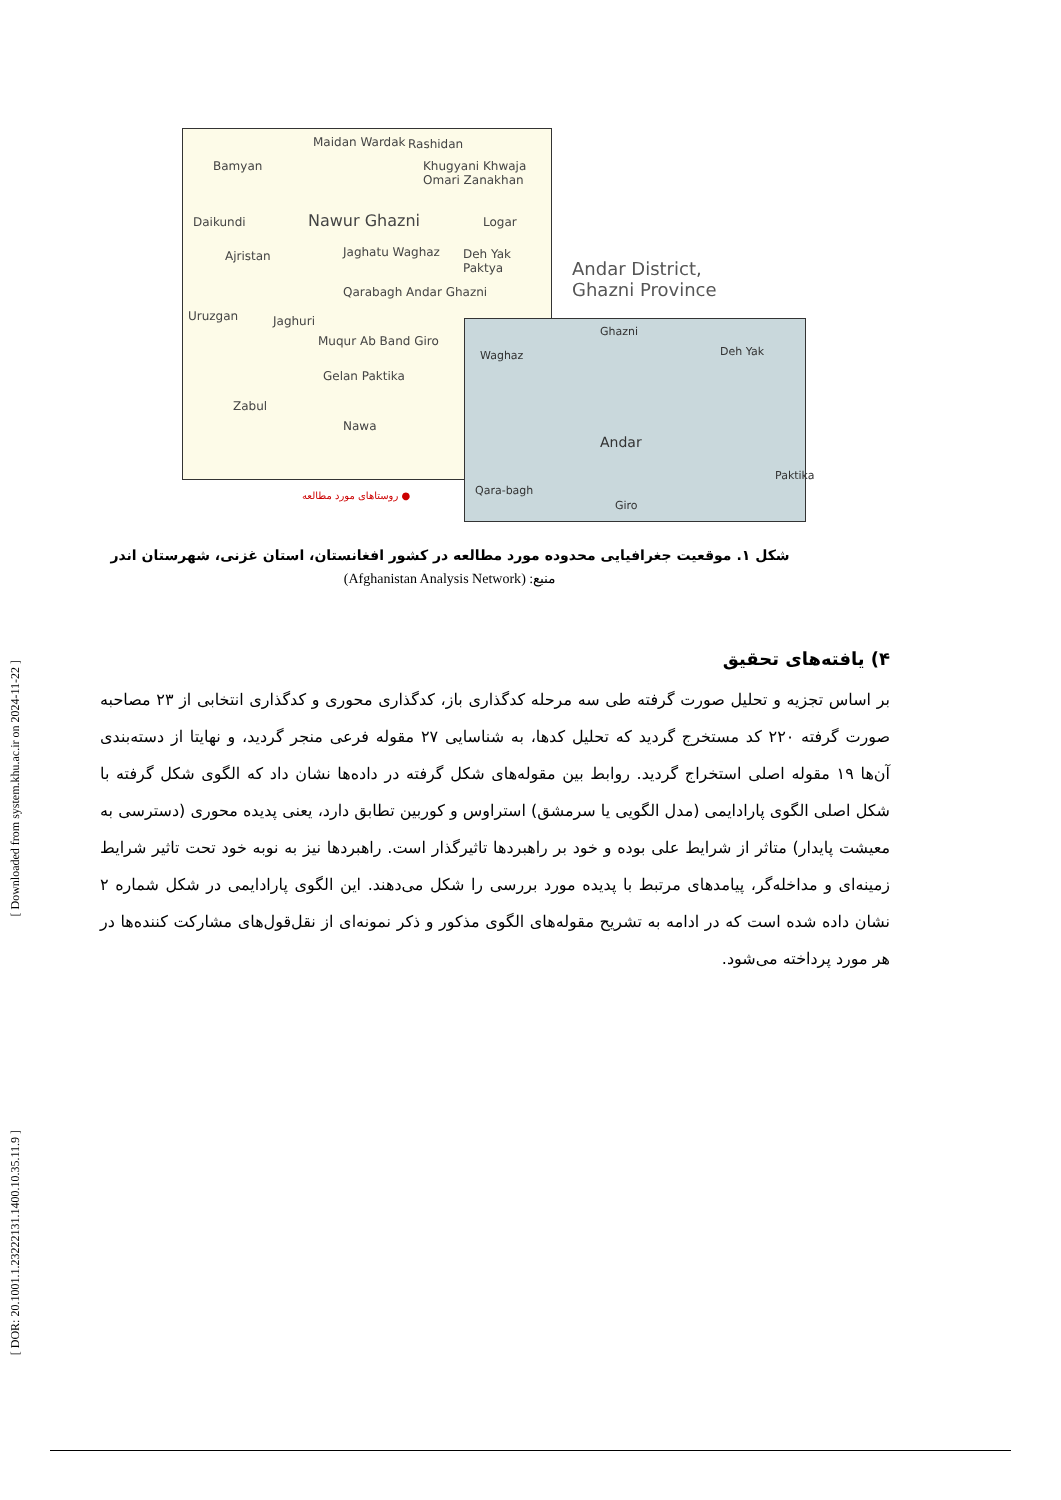[ Downloaded from system.khu.ac.ir on 2024-11-22 ]
[ DOR: 20.1001.1.23222131.1400.10.35.11.9 ]
Bamyan
Maidan Wardak Rashidan
Khugyani Khwaja Omari Zanakhan
Nawur Ghazni Daikundi Logar
Ajristan Jaghatu Waghaz Deh Yak Paktya
Qarabagh Andar Ghazni
Jaghuri
Muqur Ab Band Giro
Gelan Paktika
Zabul
Nawa
Uruzgan
Andar District,
Ghazni Province
● روستاهای مورد مطالعه
Ghazni
Waghaz Deh Yak
Andar
Qara-bagh
Giro
Paktika
شکل ۱. موقعیت جغرافیایی محدوده مورد مطالعه در کشور افغانستان، استان غزنی، شهرستان اندر
منبع: (Afghanistan Analysis Network)
۴) یافته‌های تحقیق
بر اساس تجزیه و تحلیل صورت گرفته طی سه مرحله کدگذاری باز، کدگذاری محوری و کدگذاری انتخابی از ۲۳ مصاحبه صورت گرفته ۲۲۰ کد مستخرج گردید که تحلیل کدها، به شناسایی ۲۷ مقوله فرعی منجر گردید، و نهایتا از دسته‌بندی آن‌ها ۱۹ مقوله اصلی استخراج گردید. روابط بین مقوله‌های شکل گرفته در داده‌ها نشان داد که الگوی شکل گرفته با شکل اصلی الگوی پارادایمی (مدل الگویی یا سرمشق) استراوس و کوربین تطابق دارد، یعنی پدیده محوری (دسترسی به معیشت پایدار) متاثر از شرایط علی بوده و خود بر راهبردها تاثیرگذار است. راهبردها نیز به نوبه خود تحت تاثیر شرایط زمینه‌ای و مداخله‌گر، پیامدهای مرتبط با پدیده مورد بررسی را شکل می‌دهند. این الگوی پارادایمی در شکل شماره ۲ نشان داده شده است که در ادامه به تشریح مقوله‌های الگوی مذکور و ذکر نمونه‌ای از نقل‌قول‌های مشارکت کننده‌ها در هر مورد پرداخته می‌شود.